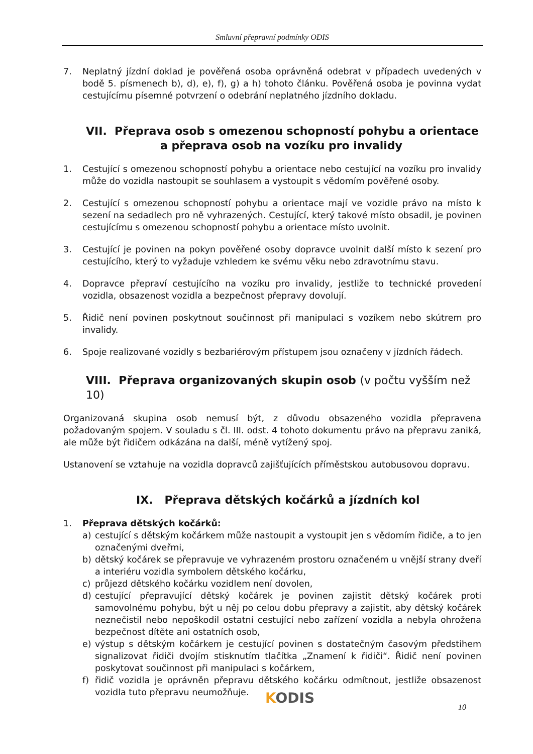Smluvní přepravní podmínky ODIS
7. Neplatný jízdní doklad je pověřená osoba oprávněná odebrat v případech uvedených v bodě 5. písmenech b), d), e), f), g) a h) tohoto článku. Pověřená osoba je povinna vydat cestujícímu písemné potvrzení o odebrání neplatného jízdního dokladu.
VII. Přeprava osob s omezenou schopností pohybu a orientace
a přeprava osob na vozíku pro invalidy
1. Cestující s omezenou schopností pohybu a orientace nebo cestující na vozíku pro invalidy může do vozidla nastoupit se souhlasem a vystoupit s vědomím pověřené osoby.
2. Cestující s omezenou schopností pohybu a orientace mají ve vozidle právo na místo k sezení na sedadlech pro ně vyhrazených. Cestující, který takové místo obsadil, je povinen cestujícímu s omezenou schopností pohybu a orientace místo uvolnit.
3. Cestující je povinen na pokyn pověřené osoby dopravce uvolnit další místo k sezení pro cestujícího, který to vyžaduje vzhledem ke svému věku nebo zdravotnímu stavu.
4. Dopravce přepraví cestujícího na vozíku pro invalidy, jestliže to technické provedení vozidla, obsazenost vozidla a bezpečnost přepravy dovolují.
5. Řidič není povinen poskytnout součinnost při manipulaci s vozíkem nebo skútrem pro invalidy.
6. Spoje realizované vozidly s bezbariérovým přístupem jsou označeny v jízdních řádech.
VIII. Přeprava organizovaných skupin osob (v počtu vyšším než 10)
Organizovaná skupina osob nemusí být, z důvodu obsazeného vozidla přepravena požadovaným spojem. V souladu s čl. III. odst. 4 tohoto dokumentu právo na přepravu zaniká, ale může být řidičem odkázána na další, méně vytížený spoj.
Ustanovení se vztahuje na vozidla dopravců zajišťujících příměstskou autobusovou dopravu.
IX. Přeprava dětských kočárků a jízdních kol
1. Přeprava dětských kočárků:
a) cestující s dětským kočárkem může nastoupit a vystoupit jen s vědomím řidiče, a to jen označenými dveřmi,
b) dětský kočárek se přepravuje ve vyhrazeném prostoru označeném u vnější strany dveří a interiéru vozidla symbolem dětského kočárku,
c) průjezd dětského kočárku vozidlem není dovolen,
d) cestující přepravující dětský kočárek je povinen zajistit dětský kočárek proti samovolnému pohybu, být u něj po celou dobu přepravy a zajistit, aby dětský kočárek neznečistil nebo nepoškodil ostatní cestující nebo zařízení vozidla a nebyla ohrožena bezpečnost dítěte ani ostatních osob,
e) výstup s dětským kočárkem je cestující povinen s dostatečným časovým předstihem signalizovat řidiči dvojím stisknutím tlačítka „Znamení k řidiči“. Řidič není povinen poskytovat součinnost při manipulaci s kočárkem,
f) řidič vozidla je oprávněn přepravu dětského kočárku odmítnout, jestliže obsazenost vozidla tuto přepravu neumožňuje.
KODIS 10